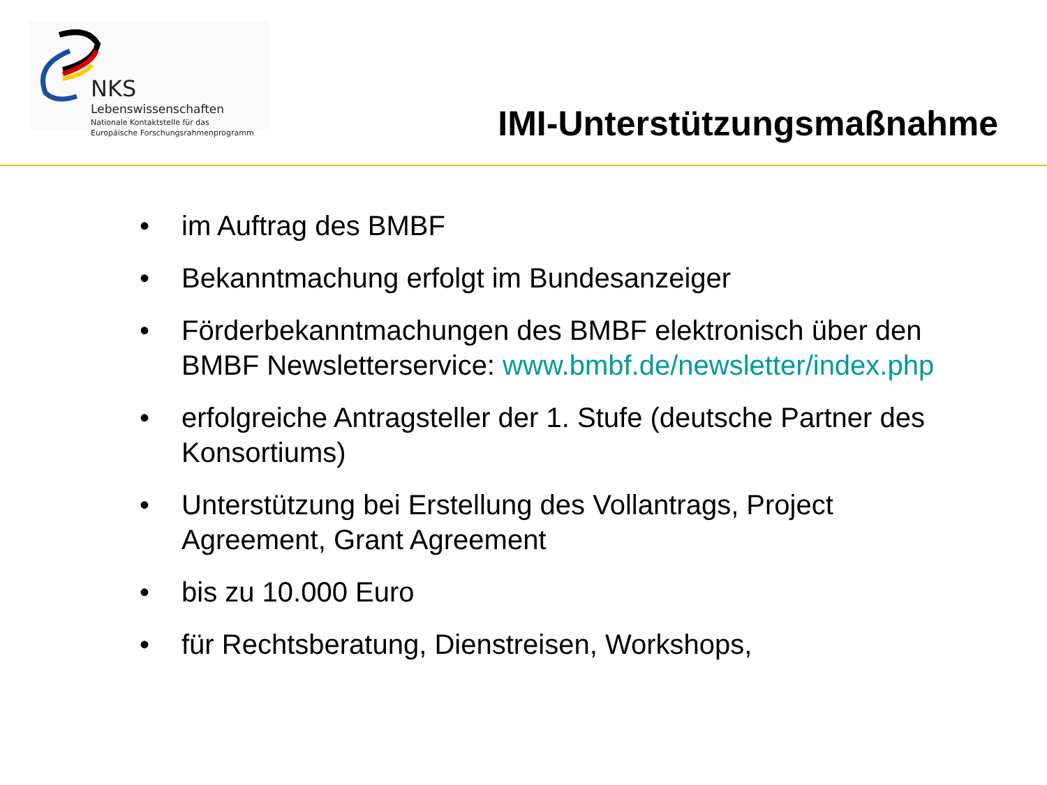NKS Lebenswissenschaften
Nationale Kontaktstelle für das
Europäische Forschungsrahmenprogramm
IMI-Unterstützungsmaßnahme
• im Auftrag des BMBF
• Bekanntmachung erfolgt im Bundesanzeiger
• Förderbekanntmachungen des BMBF elektronisch über den BMBF Newsletterservice: www.bmbf.de/newsletter/index.php
• erfolgreiche Antragsteller der 1. Stufe (deutsche Partner des Konsortiums)
• Unterstützung bei Erstellung des Vollantrags, Project Agreement, Grant Agreement
• bis zu 10.000 Euro
• für Rechtsberatung, Dienstreisen, Workshops,